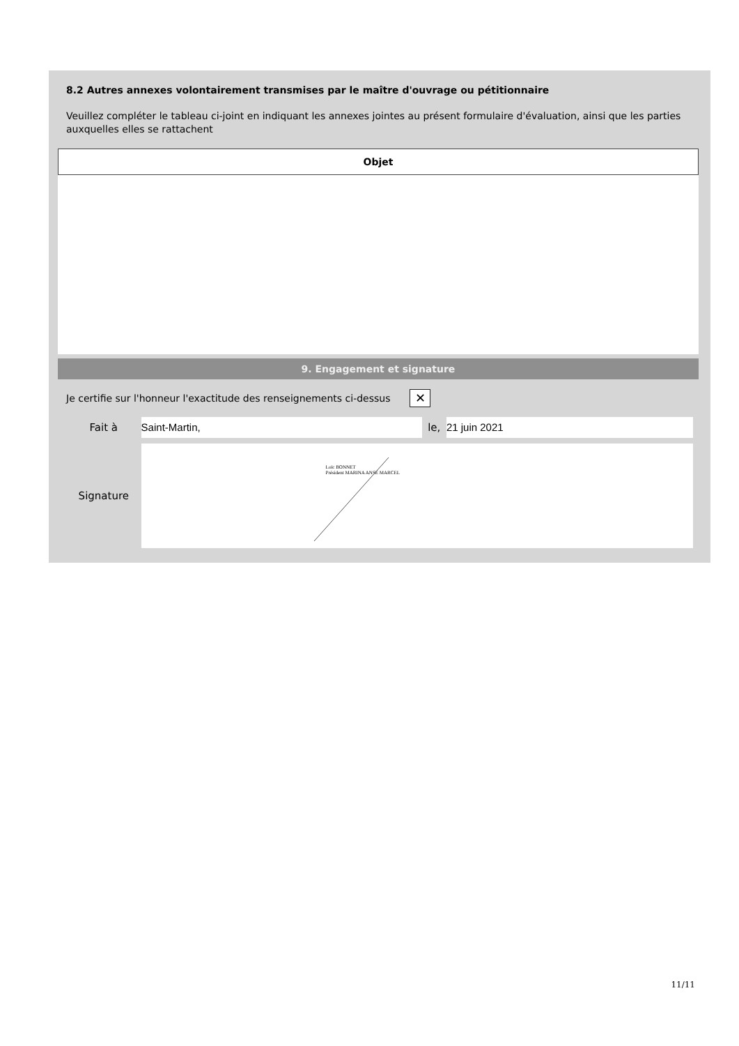8.2 Autres annexes volontairement transmises par le maître d'ouvrage ou pétitionnaire
Veuillez compléter le tableau ci-joint en indiquant les annexes jointes au présent formulaire d'évaluation, ainsi que les parties auxquelles elles se rattachent
| Objet |
| --- |
9. Engagement et signature
Je certifie sur l'honneur l'exactitude des renseignements ci-dessus ✕
Fait à Saint-Martin, le, 21 juin 2021
Signature
Loïc BONNET
Président MARINA ANSE MARCEL
11/11